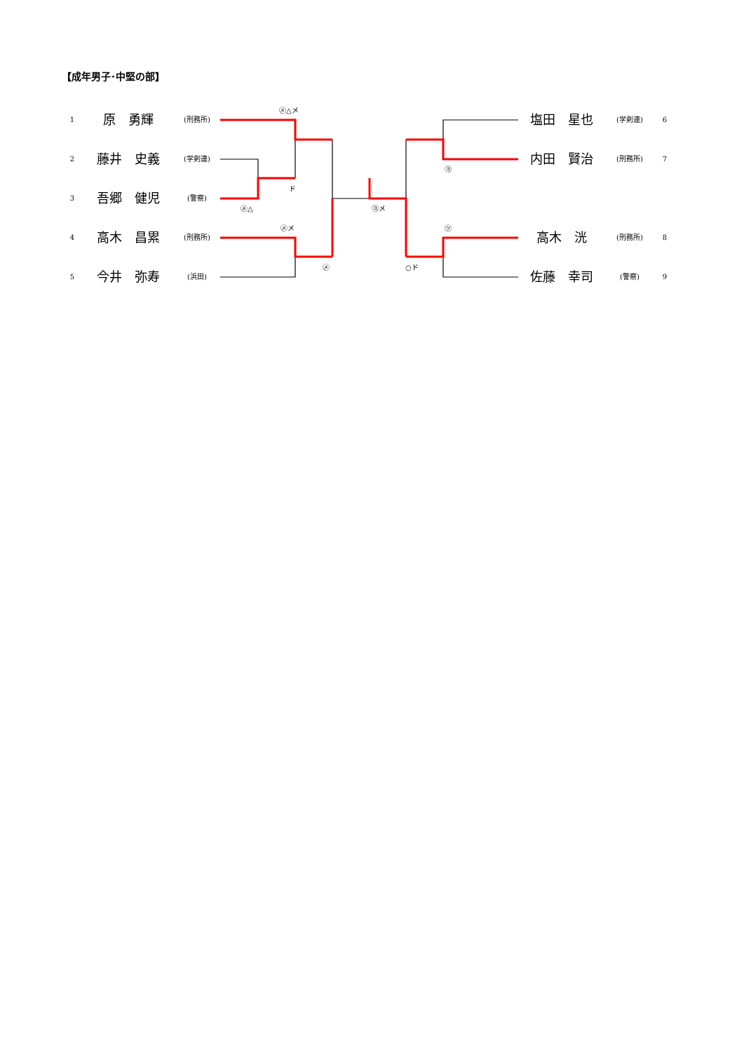【成年男子･中堅の部】
1 原　勇輝 (刑務所)
2 藤井　史義 (学剣連)
3 吾郷　健児 (警察)
4 高木　昌累 (刑務所)
5 今井　弥寿 (浜田)
㋱△メ
ド
㋱△
㋱メ
㋱
㋵メ
㋵
㋡
○ド
塩田　星也 (学剣連) 6
内田　賢治 (刑務所) 7
高木　洸 (刑務所) 8
佐藤　幸司 (警察) 9